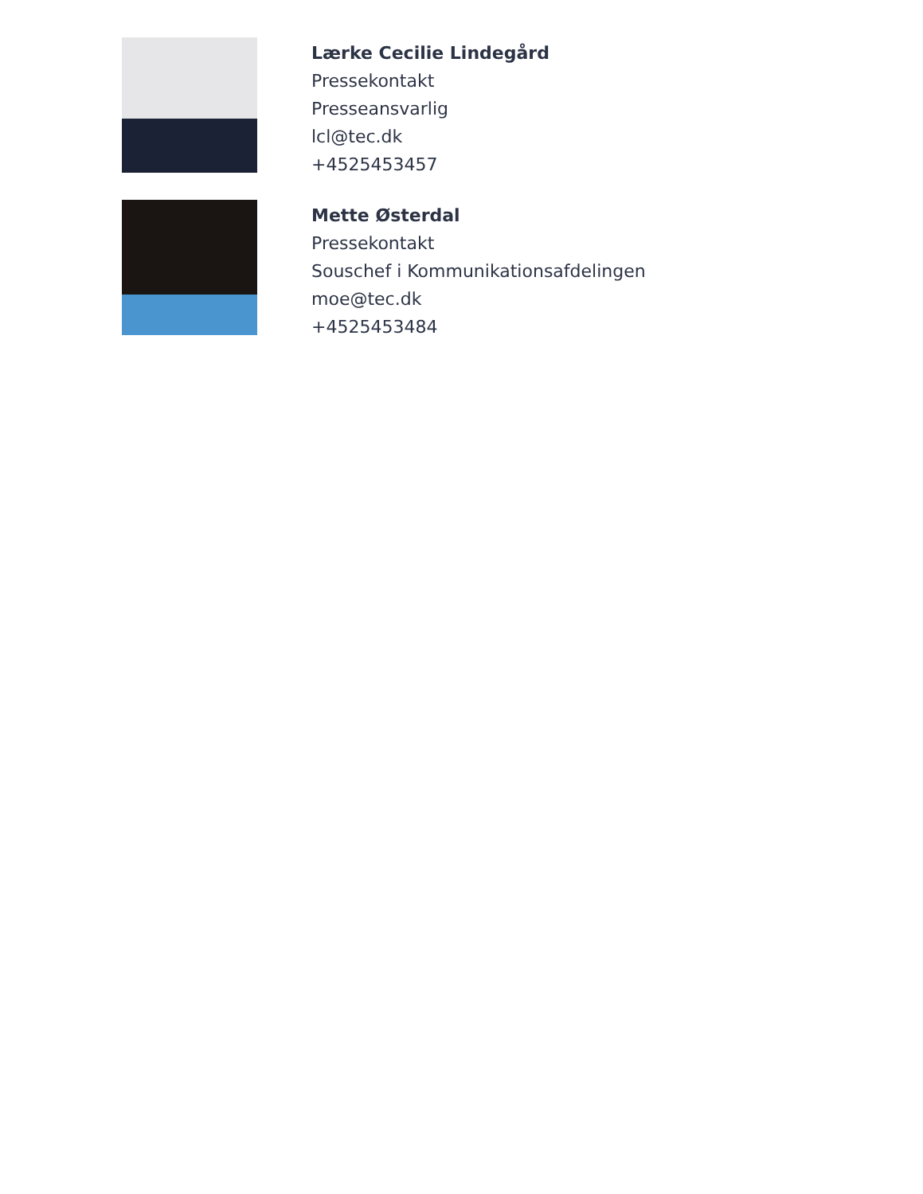Lærke Cecilie Lindegård
Pressekontakt
Presseansvarlig
lcl@tec.dk
+4525453457
Mette Østerdal
Pressekontakt
Souschef i Kommunikationsafdelingen
moe@tec.dk
+4525453484